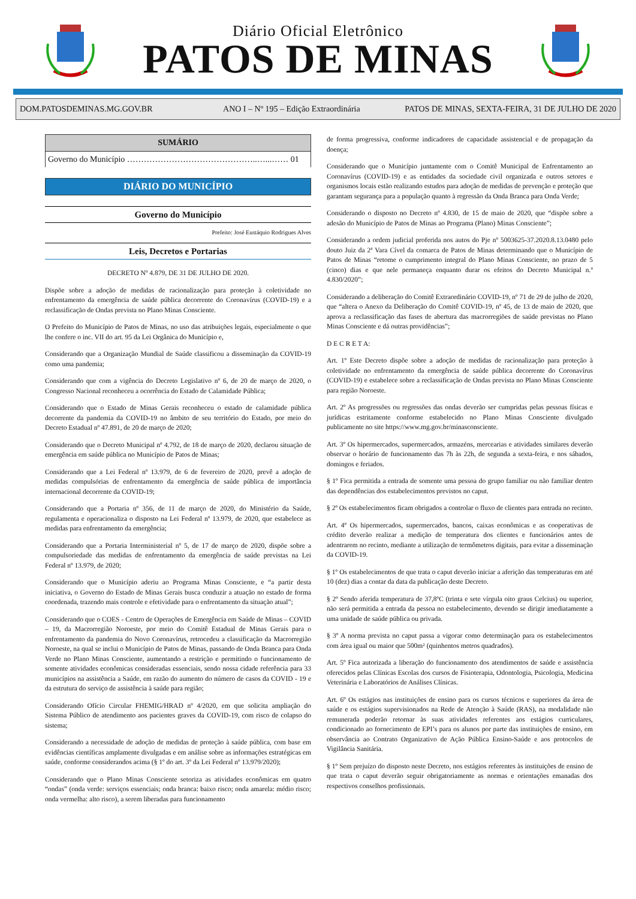Diário Oficial Eletrônico
PATOS DE MINAS
DOM.PATOSDEMINAS.MG.GOV.BR
ANO I – Nº 195 – Edição Extraordinária
PATOS DE MINAS, SEXTA-FEIRA, 31 DE JULHO DE 2020
SUMÁRIO
Governo do Município ………………………………………..…...…… 01
DIÁRIO DO MUNICÍPIO
Governo do Município
Prefeito: José Eustáquio Rodrigues Alves
Leis, Decretos e Portarias
DECRETO Nº 4.879, DE 31 DE JULHO DE 2020.
Dispõe sobre a adoção de medidas de racionalização para proteção à coletividade no enfrentamento da emergência de saúde pública decorrente do Coronavírus (COVID-19) e a reclassificação de Ondas prevista no Plano Minas Consciente.
O Prefeito do Município de Patos de Minas, no uso das atribuições legais, especialmente o que lhe confere o inc. VII do art. 95 da Lei Orgânica do Município e,
Considerando que a Organização Mundial de Saúde classificou a disseminação da COVID-19 como uma pandemia;
Considerando que com a vigência do Decreto Legislativo nº 6, de 20 de março de 2020, o Congresso Nacional reconheceu a ocorrência do Estado de Calamidade Pública;
Considerando que o Estado de Minas Gerais reconheceu o estado de calamidade pública decorrente da pandemia da COVID-19 no âmbito de seu território do Estado, por meio do Decreto Estadual nº 47.891, de 20 de março de 2020;
Considerando que o Decreto Municipal nº 4.792, de 18 de março de 2020, declarou situação de emergência em saúde pública no Município de Patos de Minas;
Considerando que a Lei Federal nº 13.979, de 6 de fevereiro de 2020, prevê a adoção de medidas compulsórias de enfrentamento da emergência de saúde pública de importância internacional decorrente da COVID-19;
Considerando que a Portaria nº 356, de 11 de março de 2020, do Ministério da Saúde, regulamenta e operacionaliza o disposto na Lei Federal nº 13.979, de 2020, que estabelece as medidas para enfrentamento da emergência;
Considerando que a Portaria Interministerial nº 5, de 17 de março de 2020, dispõe sobre a compulsoriedade das medidas de enfrentamento da emergência de saúde previstas na Lei Federal nº 13.979, de 2020;
Considerando que o Município aderiu ao Programa Minas Consciente, e “a partir desta iniciativa, o Governo do Estado de Minas Gerais busca conduzir a atuação no estado de forma coordenada, trazendo mais controle e efetividade para o enfrentamento da situação atual”;
Considerando que o COES - Centro de Operações de Emergência em Saúde de Minas – COVID – 19, da Macrorregião Noroeste, por meio do Comitê Estadual de Minas Gerais para o enfrentamento da pandemia do Novo Coronavírus, retrocedeu a classificação da Macrorregião Noroeste, na qual se inclui o Município de Patos de Minas, passando de Onda Branca para Onda Verde no Plano Minas Consciente, aumentando a restrição e permitindo o funcionamento de somente atividades econômicas consideradas essenciais, sendo nossa cidade referência para 33 municípios na assistência a Saúde, em razão do aumento do número de casos da COVID - 19 e da estrutura do serviço de assistência à saúde para região;
Considerando Ofício Circular FHEMIG/HRAD nº 4/2020, em que solicita ampliação do Sistema Público de atendimento aos pacientes graves da COVID-19, com risco de colapso do sistema;
Considerando a necessidade de adoção de medidas de proteção à saúde pública, com base em evidências científicas amplamente divulgadas e em análise sobre as informações estratégicas em saúde, conforme considerandos acima (§ 1º do art. 3º da Lei Federal nº 13.979/2020);
Considerando que o Plano Minas Consciente setoriza as atividades econômicas em quatro “ondas” (onda verde: serviços essenciais; onda branca: baixo risco; onda amarela: médio risco; onda vermelha: alto risco), a serem liberadas para funcionamento
de forma progressiva, conforme indicadores de capacidade assistencial e de propagação da doença;
Considerando que o Município juntamente com o Comitê Municipal de Enfrentamento ao Coronavírus (COVID-19) e as entidades da sociedade civil organizada e outros setores e organismos locais estão realizando estudos para adoção de medidas de prevenção e proteção que garantam segurança para a população quanto à regressão da Onda Branca para Onda Verde;
Considerando o disposto no Decreto nº 4.830, de 15 de maio de 2020, que “dispõe sobre a adesão do Município de Patos de Minas ao Programa (Plano) Minas Consciente”;
Considerando a ordem judicial proferida nos autos do Pje nº 5003625-37.2020.8.13.0480 pelo douto Juiz da 2ª Vara Cível da comarca de Patos de Minas determinando que o Município de Patos de Minas “retome o cumprimento integral do Plano Minas Consciente, no prazo de 5 (cinco) dias e que nele permaneça enquanto durar os efeitos do Decreto Municipal n.º 4.830/2020”;
Considerando a deliberação do Comitê Extraordinário COVID-19, nº 71 de 29 de julho de 2020, que “altera o Anexo da Deliberação do Comitê COVID-19, nº 45, de 13 de maio de 2020, que aprova a reclassificação das fases de abertura das macrorregiões de saúde previstas no Plano Minas Consciente e dá outras providências”;
D E C R E T A:
Art. 1º Este Decreto dispõe sobre a adoção de medidas de racionalização para proteção à coletividade no enfrentamento da emergência de saúde pública decorrente do Coronavírus (COVID-19) e estabelece sobre a reclassificação de Ondas prevista no Plano Minas Consciente para região Noroeste.
Art. 2º As progressões ou regressões das ondas deverão ser cumpridas pelas pessoas físicas e jurídicas estritamente conforme estabelecido no Plano Minas Consciente divulgado publicamente no site https://www.mg.gov.br/minasconsciente.
Art. 3º Os hipermercados, supermercados, armazéns, mercearias e atividades similares deverão observar o horário de funcionamento das 7h às 22h, de segunda a sexta-feira, e nos sábados, domingos e feriados.
§ 1º Fica permitida a entrada de somente uma pessoa do grupo familiar ou não familiar dentro das dependências dos estabelecimentos previstos no caput.
§ 2º Os estabelecimentos ficam obrigados a controlar o fluxo de clientes para entrada no recinto.
Art. 4º Os hipermercados, supermercados, bancos, caixas econômicas e as cooperativas de crédito deverão realizar a medição de temperatura dos clientes e funcionários antes de adentrarem no recinto, mediante a utilização de termômetros digitais, para evitar a disseminação da COVID-19.
§ 1º Os estabelecimentos de que trata o caput deverão iniciar a aferição das temperaturas em até 10 (dez) dias a contar da data da publicação deste Decreto.
§ 2º Sendo aferida temperatura de 37,8ºC (trinta e sete vírgula oito graus Celcius) ou superior, não será permitida a entrada da pessoa no estabelecimento, devendo se dirigir imediatamente a uma unidade de saúde pública ou privada.
§ 3º A norma prevista no caput passa a vigorar como determinação para os estabelecimentos com área igual ou maior que 500m² (quinhentos metros quadrados).
Art. 5º Fica autorizada a liberação do funcionamento dos atendimentos de saúde e assistência oferecidos pelas Clínicas Escolas dos cursos de Fisioterapia, Odontologia, Psicologia, Medicina Veterinária e Laboratórios de Análises Clínicas.
Art. 6º Os estágios nas instituições de ensino para os cursos técnicos e superiores da área de saúde e os estágios supervisionados na Rede de Atenção à Saúde (RAS), na modalidade não remunerada poderão retornar às suas atividades referentes aos estágios curriculares, condicionado ao fornecimento de EPI’s para os alunos por parte das instituições de ensino, em observância ao Contrato Organizativo de Ação Pública Ensino-Saúde e aos protocolos de Vigilância Sanitária.
§ 1º Sem prejuízo do disposto neste Decreto, nos estágios referentes às instituições de ensino de que trata o caput deverão seguir obrigatoriamente as normas e orientações emanadas dos respectivos conselhos profissionais.